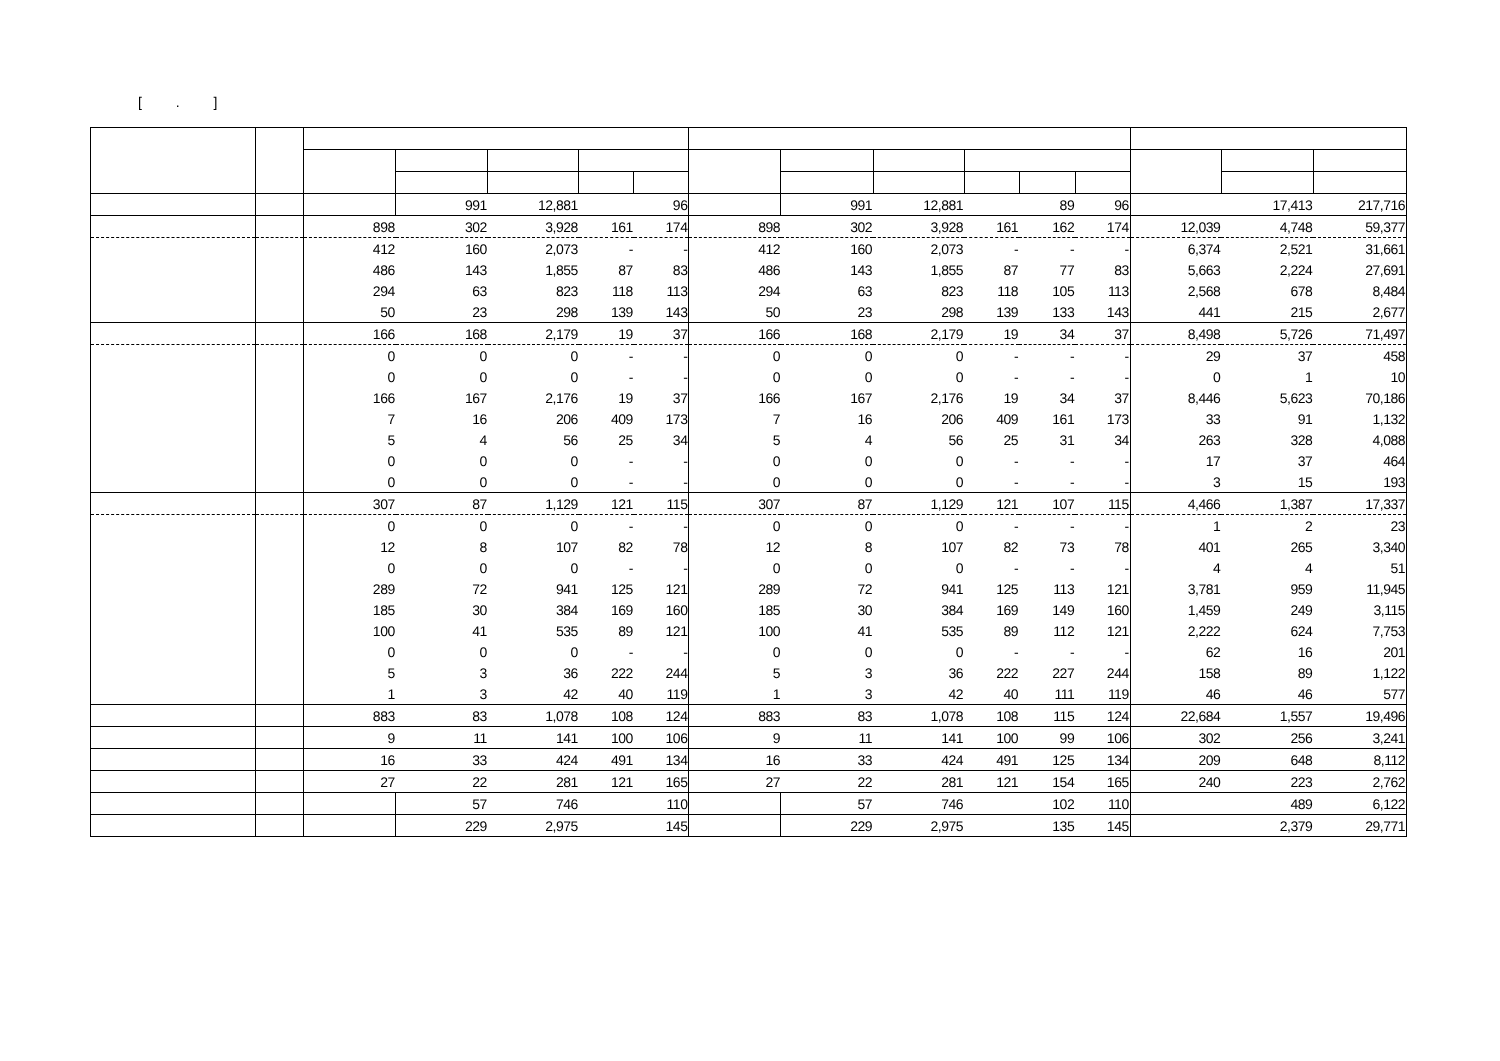[ . ]
| | | | 991 | 12,881 | | 96 | | 991 | 12,881 | | 89 | 96 | | 17,413 | 217,716 |
| | | 898 | 302 | 3,928 | 161 | 174 | 898 | 302 | 3,928 | 161 | 162 | 174 | 12,039 | 4,748 | 59,377 |
| | | 412 | 160 | 2,073 | - | - | 412 | 160 | 2,073 | - | - | - | 6,374 | 2,521 | 31,661 |
| | | 486 | 143 | 1,855 | 87 | 83 | 486 | 143 | 1,855 | 87 | 77 | 83 | 5,663 | 2,224 | 27,691 |
| | | 294 | 63 | 823 | 118 | 113 | 294 | 63 | 823 | 118 | 105 | 113 | 2,568 | 678 | 8,484 |
| | | 50 | 23 | 298 | 139 | 143 | 50 | 23 | 298 | 139 | 133 | 143 | 441 | 215 | 2,677 |
| | | 166 | 168 | 2,179 | 19 | 37 | 166 | 168 | 2,179 | 19 | 34 | 37 | 8,498 | 5,726 | 71,497 |
| | | 0 | 0 | 0 | - | - | 0 | 0 | 0 | - | - | - | 29 | 37 | 458 |
| | | 0 | 0 | 0 | - | - | 0 | 0 | 0 | - | - | - | 0 | 1 | 10 |
| | | 166 | 167 | 2,176 | 19 | 37 | 166 | 167 | 2,176 | 19 | 34 | 37 | 8,446 | 5,623 | 70,186 |
| | | 7 | 16 | 206 | 409 | 173 | 7 | 16 | 206 | 409 | 161 | 173 | 33 | 91 | 1,132 |
| | | 5 | 4 | 56 | 25 | 34 | 5 | 4 | 56 | 25 | 31 | 34 | 263 | 328 | 4,088 |
| | | 0 | 0 | 0 | - | - | 0 | 0 | 0 | - | - | - | 17 | 37 | 464 |
| | | 0 | 0 | 0 | - | - | 0 | 0 | 0 | - | - | - | 3 | 15 | 193 |
| | | 307 | 87 | 1,129 | 121 | 115 | 307 | 87 | 1,129 | 121 | 107 | 115 | 4,466 | 1,387 | 17,337 |
| | | 0 | 0 | 0 | - | - | 0 | 0 | 0 | - | - | - | 1 | 2 | 23 |
| | | 12 | 8 | 107 | 82 | 78 | 12 | 8 | 107 | 82 | 73 | 78 | 401 | 265 | 3,340 |
| | | 0 | 0 | 0 | - | - | 0 | 0 | 0 | - | - | - | 4 | 4 | 51 |
| | | 289 | 72 | 941 | 125 | 121 | 289 | 72 | 941 | 125 | 113 | 121 | 3,781 | 959 | 11,945 |
| | | 185 | 30 | 384 | 169 | 160 | 185 | 30 | 384 | 169 | 149 | 160 | 1,459 | 249 | 3,115 |
| | | 100 | 41 | 535 | 89 | 121 | 100 | 41 | 535 | 89 | 112 | 121 | 2,222 | 624 | 7,753 |
| | | 0 | 0 | 0 | - | - | 0 | 0 | 0 | - | - | - | 62 | 16 | 201 |
| | | 5 | 3 | 36 | 222 | 244 | 5 | 3 | 36 | 222 | 227 | 244 | 158 | 89 | 1,122 |
| | | 1 | 3 | 42 | 40 | 119 | 1 | 3 | 42 | 40 | 111 | 119 | 46 | 46 | 577 |
| | | 883 | 83 | 1,078 | 108 | 124 | 883 | 83 | 1,078 | 108 | 115 | 124 | 22,684 | 1,557 | 19,496 |
| | | 9 | 11 | 141 | 100 | 106 | 9 | 11 | 141 | 100 | 99 | 106 | 302 | 256 | 3,241 |
| | | 16 | 33 | 424 | 491 | 134 | 16 | 33 | 424 | 491 | 125 | 134 | 209 | 648 | 8,112 |
| | | 27 | 22 | 281 | 121 | 165 | 27 | 22 | 281 | 121 | 154 | 165 | 240 | 223 | 2,762 |
| | | | 57 | 746 | | 110 | | 57 | 746 | | 102 | 110 | | 489 | 6,122 |
| | | | 229 | 2,975 | | 145 | | 229 | 2,975 | | 135 | 145 | | 2,379 | 29,771 |